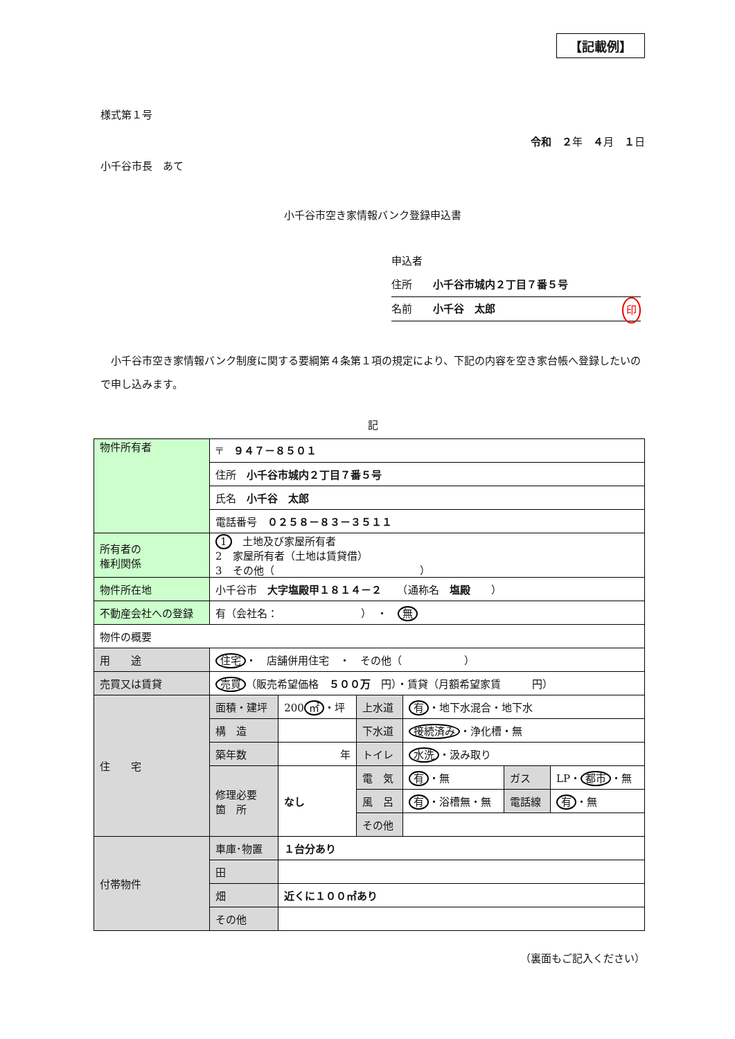【記載例】
様式第１号
令和　２年　４月　１日
小千谷市長　あて
小千谷市空き家情報バンク登録申込書
申込者
住所　　小千谷市城内２丁目７番５号
名前　　小千谷　太郎 印
　小千谷市空き家情報バンク制度に関する要綱第４条第１項の規定により、下記の内容を空き家台帳へ登録したいので申し込みます。
記
| 物件所有者 | 〒 ９４７－８５０１ | | | | | |
| | 住所 小千谷市城内２丁目７番５号 | | | | | |
| | 氏名 小千谷 太郎 | | | | | |
| | 電話番号 ０２５８－８３－３５１１ | | | | | |
| 所有者の 権利関係 | 1 土地及び家屋所有者 2 家屋所有者（土地は賃貸借） 3 その他（ ） | | | | | |
| 物件所在地 | 小千谷市 大字塩殿甲１８１４－２ （通称名 塩殿 ） | | | | | |
| 不動産会社への登録 | 有（会社名： ） ・ 無 | | | | | |
| 物件の概要 | | | | | | |
| 用 途 | 住宅 ・ 店舗併用住宅 ・ その他（ ） | | | | | |
| 売買又は賃貸 | 売買 （販売希望価格 ５００万 円）・賃貸（月額希望家賃 円） | | | | | |
| 住 宅 | 面積・建坪 | 200 ㎡ ・坪 | 上水道 | 有 ・地下水混合・地下水 | | |
| | 構 造 | | 下水道 | 接続済み ・浄化槽・無 | | |
| | 築年数 | 年 | トイレ | 水洗 ・汲み取り | | |
| | 修理必要 箇 所 | なし | 電 気 | 有 ・無 | ガス | LP・ 都市 ・無 |
| | | | 風 呂 | 有 ・浴槽無・無 | 電話線 | 有 ・無 |
| | | | その他 | | | |
| 付帯物件 | 車庫･物置 | １台分あり | | | | |
| | 田 | | | | | |
| | 畑 | 近くに１００㎡あり | | | | |
| | その他 | | | | | |
（裏面もご記入ください）